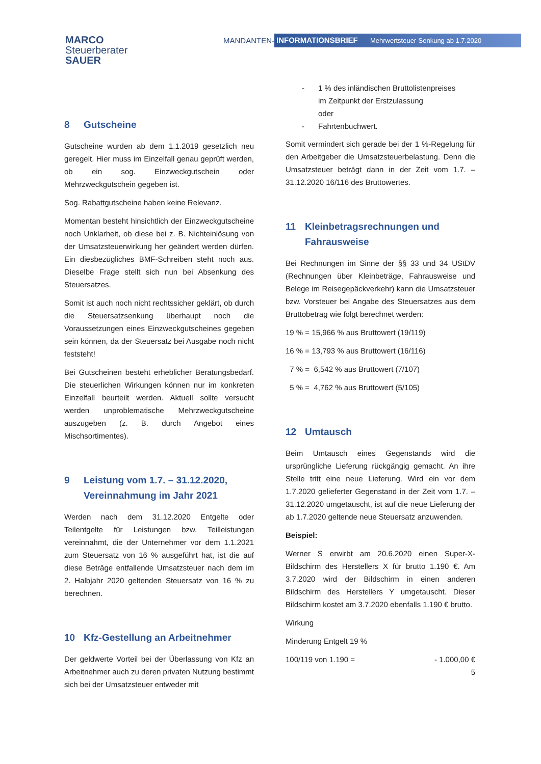MARCO
Steuerberater
SAUER
MANDANTEN- INFORMATIONSBRIEF Mehrwertsteuer-Senkung ab 1.7.2020
8 Gutscheine
Gutscheine wurden ab dem 1.1.2019 gesetzlich neu geregelt. Hier muss im Einzelfall genau geprüft werden, ob ein sog. Einzweckgutschein oder Mehrzweckgutschein gegeben ist.
Sog. Rabattgutscheine haben keine Relevanz.
Momentan besteht hinsichtlich der Einzweckgutscheine noch Unklarheit, ob diese bei z. B. Nichteinlösung von der Umsatzsteuerwirkung her geändert werden dürfen. Ein diesbezügliches BMF-Schreiben steht noch aus. Dieselbe Frage stellt sich nun bei Absenkung des Steuersatzes.
Somit ist auch noch nicht rechtssicher geklärt, ob durch die Steuersatzsenkung überhaupt noch die Voraussetzungen eines Einzweckgutscheines gegeben sein können, da der Steuersatz bei Ausgabe noch nicht feststeht!
Bei Gutscheinen besteht erheblicher Beratungsbedarf. Die steuerlichen Wirkungen können nur im konkreten Einzelfall beurteilt werden. Aktuell sollte versucht werden unproblematische Mehrzweckgutscheine auszugeben (z. B. durch Angebot eines Mischsortimentes).
9 Leistung vom 1.7. – 31.12.2020, Vereinnahmung im Jahr 2021
Werden nach dem 31.12.2020 Entgelte oder Teilentgelte für Leistungen bzw. Teilleistungen vereinnahmt, die der Unternehmer vor dem 1.1.2021 zum Steuersatz von 16 % ausgeführt hat, ist die auf diese Beträge entfallende Umsatzsteuer nach dem im 2. Halbjahr 2020 geltenden Steuersatz von 16 % zu berechnen.
10 Kfz-Gestellung an Arbeitnehmer
Der geldwerte Vorteil bei der Überlassung von Kfz an Arbeitnehmer auch zu deren privaten Nutzung bestimmt sich bei der Umsatzsteuer entweder mit
- 1 % des inländischen Bruttolistenpreises
im Zeitpunkt der Erstzulassung
oder
- Fahrtenbuchwert.
Somit vermindert sich gerade bei der 1 %-Regelung für den Arbeitgeber die Umsatzsteuerbelastung. Denn die Umsatzsteuer beträgt dann in der Zeit vom 1.7. – 31.12.2020 16/116 des Bruttowertes.
11 Kleinbetragsrechnungen und Fahrausweise
Bei Rechnungen im Sinne der §§ 33 und 34 UStDV (Rechnungen über Kleinbeträge, Fahrausweise und Belege im Reisegepäckverkehr) kann die Umsatzsteuer bzw. Vorsteuer bei Angabe des Steuersatzes aus dem Bruttobetrag wie folgt berechnet werden:
19 % = 15,966 % aus Bruttowert (19/119)
16 % = 13,793 % aus Bruttowert (16/116)
7 % = 6,542 % aus Bruttowert (7/107)
5 % = 4,762 % aus Bruttowert (5/105)
12 Umtausch
Beim Umtausch eines Gegenstands wird die ursprüngliche Lieferung rückgängig gemacht. An ihre Stelle tritt eine neue Lieferung. Wird ein vor dem 1.7.2020 gelieferter Gegenstand in der Zeit vom 1.7. – 31.12.2020 umgetauscht, ist auf die neue Lieferung der ab 1.7.2020 geltende neue Steuersatz anzuwenden.
Beispiel:
Werner S erwirbt am 20.6.2020 einen Super-X-Bildschirm des Herstellers X für brutto 1.190 €. Am 3.7.2020 wird der Bildschirm in einen anderen Bildschirm des Herstellers Y umgetauscht. Dieser Bildschirm kostet am 3.7.2020 ebenfalls 1.190 € brutto.
Wirkung
Minderung Entgelt 19 %
100/119 von 1.190 = - 1.000,00 €
5